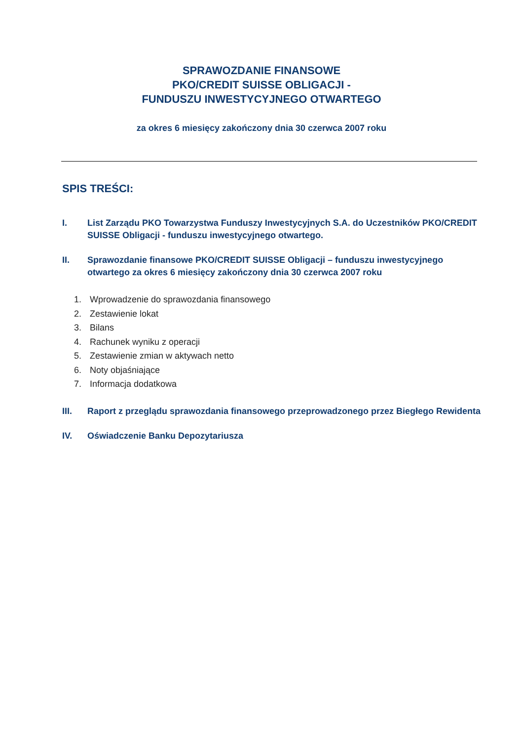SPRAWOZDANIE FINANSOWE
PKO/CREDIT SUISSE OBLIGACJI -
FUNDUSZU INWESTYCYJNEGO OTWARTEGO
za okres 6 miesięcy zakończony dnia 30 czerwca 2007 roku
SPIS TREŚCI:
I. List Zarządu PKO Towarzystwa Funduszy Inwestycyjnych S.A. do Uczestników PKO/CREDIT SUISSE Obligacji - funduszu inwestycyjnego otwartego.
II. Sprawozdanie finansowe PKO/CREDIT SUISSE Obligacji – funduszu inwestycyjnego otwartego za okres 6 miesięcy zakończony dnia 30 czerwca 2007 roku
1. Wprowadzenie do sprawozdania finansowego
2. Zestawienie lokat
3. Bilans
4. Rachunek wyniku z operacji
5. Zestawienie zmian w aktywach netto
6. Noty objaśniające
7. Informacja dodatkowa
III. Raport z przeglądu sprawozdania finansowego przeprowadzonego przez Biegłego Rewidenta
IV. Oświadczenie Banku Depozytariusza